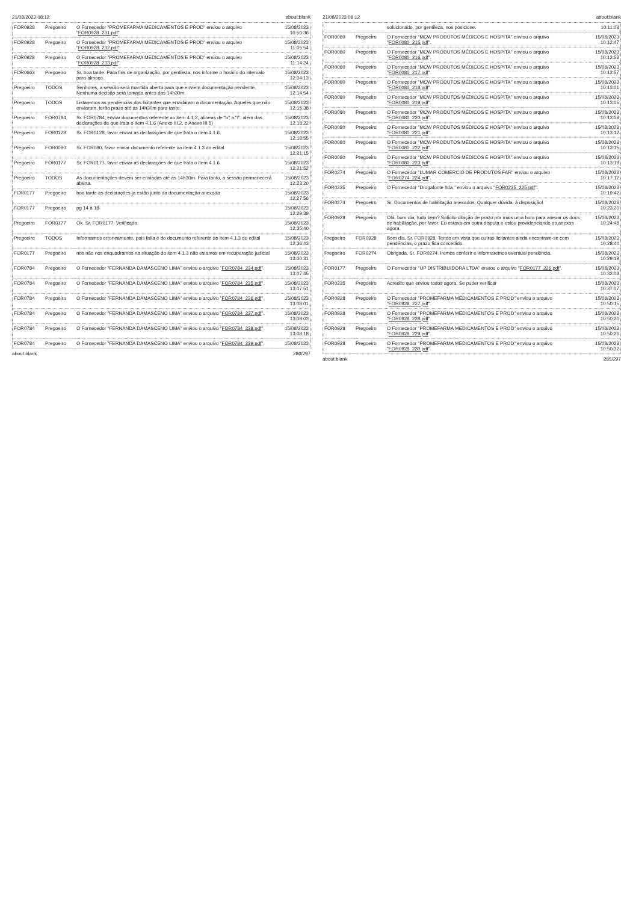21/08/2023 08:12 about:blank
| FOR0928 | Pregoeiro | O Fornecedor "PROMEFARMA MEDICAMENTOS E PROD" enviou o arquivo " FOR0928_231.pdf ". | 15/08/2023 10:50:36 |
| FOR0928 | Pregoeiro | O Fornecedor "PROMEFARMA MEDICAMENTOS E PROD" enviou o arquivo " FOR0928_232.pdf ". | 15/08/2023 11:05:54 |
| FOR0928 | Pregoeiro | O Fornecedor "PROMEFARMA MEDICAMENTOS E PROD" enviou o arquivo " FOR0928_233.pdf ". | 15/08/2023 11:14:24 |
| FOR0663 | Pregoeiro | Sr. boa tarde. Para fins de organização, por gentileza, nos informe o horário do intervalo para almoço. | 15/08/2023 12:04:13 |
| Pregoeiro | TODOS | Senhores, a sessão será mantida aberta para que enviem documentação pendente. Nenhuma decisão será tomada antes das 14h30m. | 15/08/2023 12:14:54 |
| Pregoeiro | TODOS | Listaremos as pendências dos licitantes que envidaram a documentação. Aqueles que não enviaram, terão prazo até as 14h30m para tanto. | 15/08/2023 12:15:38 |
| Pregoeiro | FOR0784 | Sr. FOR0784, enviar documentos referente ao item 4.1.2, alíneas de "b" a "f", além das declarações de que trata o item 4.1.6 (Anexo III.2, e Anexo III.5) | 15/08/2023 12:18:22 |
| Pregoeiro | FOR0128 | Sr. FOR0128, favor enviar as declarações de que trata o item 4.1.6. | 15/08/2023 12:18:55 |
| Pregoeiro | FOR0080 | Sr. FOR080, favor enviar documento referente ao item 4.1.3 do edital | 15/08/2023 12:21:15 |
| Pregoeiro | FOR0177 | Sr. FOR0177, favor enviar as declarações de que trata o item 4.1.6. | 15/08/2023 12:21:52 |
| Pregoeiro | TODOS | As documentações devem ser enviadas até as 14h30m. Para tanto, a sessão permanecerá aberta. | 15/08/2023 12:23:20 |
| FOR0177 | Pregoeiro | boa tarde as declarações ja estão junto da documentação anexada | 15/08/2023 12:27:56 |
| FOR0177 | Pregoeiro | pg 14 à 18 | 15/08/2023 12:29:39 |
| Pregoeiro | FOR0177 | Ok. Sr. FOR0177. Verificado. | 15/08/2023 12:35:40 |
| Pregoeiro | TODOS | Informamos erroneamente, pois falta é do documento referente ao item 4.1.3 do edital | 15/08/2023 12:36:43 |
| FOR0177 | Pregoeiro | nos não nos enquadramos na situação do item 4.1.3 não estamos em recuperação judicial | 15/08/2023 13:00:31 |
| FOR0784 | Pregoeiro | O Fornecedor "FERNANDA DAMASCENO LIMA" enviou o arquivo " FOR0784_234.pdf ". | 15/08/2023 13:07:45 |
| FOR0784 | Pregoeiro | O Fornecedor "FERNANDA DAMASCENO LIMA" enviou o arquivo " FOR0784_235.pdf ". | 15/08/2023 13:07:51 |
| FOR0784 | Pregoeiro | O Fornecedor "FERNANDA DAMASCENO LIMA" enviou o arquivo " FOR0784_236.pdf ". | 15/08/2023 13:08:01 |
| FOR0784 | Pregoeiro | O Fornecedor "FERNANDA DAMASCENO LIMA" enviou o arquivo " FOR0784_237.pdf ". | 15/08/2023 13:08:03 |
| FOR0784 | Pregoeiro | O Fornecedor "FERNANDA DAMASCENO LIMA" enviou o arquivo " FOR0784_238.pdf ". | 15/08/2023 13:08:18 |
| FOR0784 | Pregoeiro | O Fornecedor "FERNANDA DAMASCENO LIMA" enviou o arquivo " FOR0784_239.pdf ". | 15/08/2023 |
about:blank 286/297
21/08/2023 08:12 about:blank
| | | solucionado, por gentileza, nos posicione. | 10:11:03 |
| FOR0080 | Pregoeiro | O Fornecedor "MCW PRODUTOS MÉDICOS E HOSPITA" enviou o arquivo " FOR0080_215.pdf ". | 15/08/2023 10:12:47 |
| FOR0080 | Pregoeiro | O Fornecedor "MCW PRODUTOS MÉDICOS E HOSPITA" enviou o arquivo " FOR0080_216.pdf ". | 15/08/2023 10:12:53 |
| FOR0080 | Pregoeiro | O Fornecedor "MCW PRODUTOS MÉDICOS E HOSPITA" enviou o arquivo " FOR0080_217.pdf ". | 15/08/2023 10:12:57 |
| FOR0080 | Pregoeiro | O Fornecedor "MCW PRODUTOS MÉDICOS E HOSPITA" enviou o arquivo " FOR0080_218.pdf ". | 15/08/2023 10:13:01 |
| FOR0080 | Pregoeiro | O Fornecedor "MCW PRODUTOS MÉDICOS E HOSPITA" enviou o arquivo " FOR0080_219.pdf ". | 15/08/2023 10:13:05 |
| FOR0080 | Pregoeiro | O Fornecedor "MCW PRODUTOS MÉDICOS E HOSPITA" enviou o arquivo " FOR0080_220.pdf ". | 15/08/2023 10:13:08 |
| FOR0080 | Pregoeiro | O Fornecedor "MCW PRODUTOS MÉDICOS E HOSPITA" enviou o arquivo " FOR0080_221.pdf ". | 15/08/2023 10:13:12 |
| FOR0080 | Pregoeiro | O Fornecedor "MCW PRODUTOS MÉDICOS E HOSPITA" enviou o arquivo " FOR0080_222.pdf ". | 15/08/2023 10:13:15 |
| FOR0080 | Pregoeiro | O Fornecedor "MCW PRODUTOS MÉDICOS E HOSPITA" enviou o arquivo " FOR0080_223.pdf ". | 15/08/2023 10:13:19 |
| FOR0274 | Pregoeiro | O Fornecedor "LUMAR COMERCIO DE PRODUTOS FAR" enviou o arquivo " FOR0274_224.pdf ". | 15/08/2023 10:17:12 |
| FOR0235 | Pregoeiro | O Fornecedor "Drogafonte ltda." enviou o arquivo " FOR0235_225.pdf ". | 15/08/2023 10:19:42 |
| FOR0274 | Pregoeiro | Sr. Documentos de habilitação anexados, Qualquer dúvida, á disposição! | 15/08/2023 10:23:20 |
| FOR0928 | Pregoeiro | Olá, bom dia, tudo bem? Solicito dilação de prazo por mais uma hora para anexar os docs de habilitação, por favor. Eu estava em outra disputa e estou providenciando os anexos agora. | 15/08/2023 10:24:48 |
| Pregoeiro | FOR0928 | Bom dia, Sr. FOR0928. Tendo em vista que outras licitantes ainda encontram-se com pendências, o prazo fica concedido. | 15/08/2023 10:28:40 |
| Pregoeiro | FOR0274 | Obrigada, Sr. FOR0274. Iremos conferir e informaremos eventual pendência. | 15/08/2023 10:29:19 |
| FOR0177 | Pregoeiro | O Fornecedor "UP DISTRIBUIDORA LTDA" enviou o arquivo " FOR0177_226.pdf ". | 15/08/2023 10:32:08 |
| FOR0235 | Pregoeiro | Acredito que enviou todos agora. Se puder verificar | 15/08/2023 10:37:07 |
| FOR0928 | Pregoeiro | O Fornecedor "PROMEFARMA MEDICAMENTOS E PROD" enviou o arquivo " FOR0928_227.pdf ". | 15/08/2023 10:50:15 |
| FOR0928 | Pregoeiro | O Fornecedor "PROMEFARMA MEDICAMENTOS E PROD" enviou o arquivo " FOR0928_228.pdf ". | 15/08/2023 10:50:20 |
| FOR0928 | Pregoeiro | O Fornecedor "PROMEFARMA MEDICAMENTOS E PROD" enviou o arquivo " FOR0928_229.pdf ". | 15/08/2023 10:50:26 |
| FOR0928 | Pregoeiro | O Fornecedor "PROMEFARMA MEDICAMENTOS E PROD" enviou o arquivo " FOR0928_230.pdf ". | 15/08/2023 10:50:32 |
about:blank 285/297